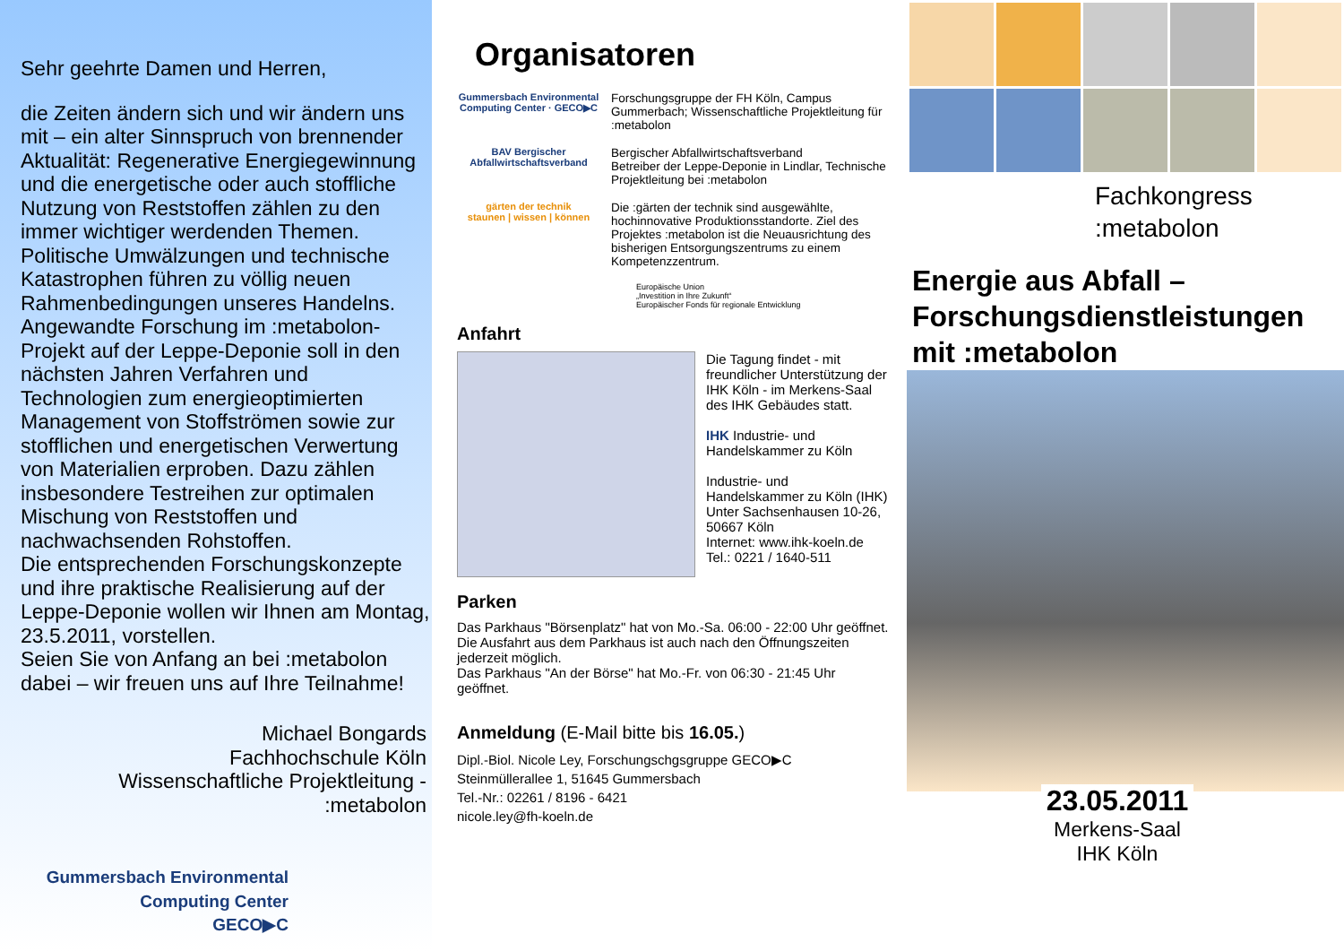Sehr geehrte Damen und Herren,
die Zeiten ändern sich und wir ändern uns mit – ein alter Sinnspruch von brennender Aktualität: Regenerative Energiegewinnung und die energetische oder auch stoffliche Nutzung von Reststoffen zählen zu den immer wichtiger werdenden Themen. Politische Umwälzungen und technische Katastrophen führen zu völlig neuen Rahmenbedingungen unseres Handelns.
Angewandte Forschung im :metabolon-Projekt auf der Leppe-Deponie soll in den nächsten Jahren Verfahren und Technologien zum energieoptimierten Management von Stoffströmen sowie zur stofflichen und energetischen Verwertung von Materialien erproben. Dazu zählen insbesondere Testreihen zur optimalen Mischung von Reststoffen und nachwachsenden Rohstoffen.
Die entsprechenden Forschungskonzepte und ihre praktische Realisierung auf der Leppe-Deponie wollen wir Ihnen am Montag, 23.5.2011, vorstellen.
Seien Sie von Anfang an bei :metabolon dabei – wir freuen uns auf Ihre Teilnahme!
Michael Bongards
Fachhochschule Köln
Wissenschaftliche Projektleitung -
:metabolon
Gummersbach Environmental
Computing Center
GECO▶C
Organisatoren
Gummersbach Environmental Computing Center · GECO▶C
Forschungsgruppe der FH Köln, Campus Gummerbach; Wissenschaftliche Projektleitung für :metabolon
BAV Bergischer Abfallwirtschaftsverband
Bergischer Abfallwirtschaftsverband
Betreiber der Leppe-Deponie in Lindlar, Technische Projektleitung bei :metabolon
gärten der technik
staunen | wissen | können
Die :gärten der technik sind ausgewählte, hochinnovative Produktionsstandorte. Ziel des Projektes :metabolon ist die Neuausrichtung des bisherigen Entsorgungszentrums zu einem Kompetenzzentrum.
Europäische Union
„Investition in Ihre Zukunft“
Europäischer Fonds für regionale Entwicklung
Anfahrt
Die Tagung findet - mit freundlicher Unterstützung der IHK Köln - im Merkens-Saal des IHK Gebäudes statt.
IHK Industrie- und Handelskammer zu Köln
Industrie- und Handelskammer zu Köln (IHK)
Unter Sachsenhausen 10-26, 50667 Köln
Internet: www.ihk-koeln.de
Tel.: 0221 / 1640-511
Parken
Das Parkhaus "Börsenplatz" hat von Mo.-Sa. 06:00 - 22:00 Uhr geöffnet. Die Ausfahrt aus dem Parkhaus ist auch nach den Öffnungszeiten jederzeit möglich.
Das Parkhaus "An der Börse" hat Mo.-Fr. von 06:30 - 21:45 Uhr geöffnet.
Anmeldung (E-Mail bitte bis 16.05.)
Dipl.-Biol. Nicole Ley, Forschungschgsgruppe GECO▶C
Steinmüllerallee 1, 51645 Gummersbach
Tel.-Nr.: 02261 / 8196 - 6421
nicole.ley@fh-koeln.de
Fachkongress
:metabolon
Energie aus Abfall –
Forschungsdienstleistungen
mit :metabolon
23.05.2011
Merkens-Saal
IHK Köln